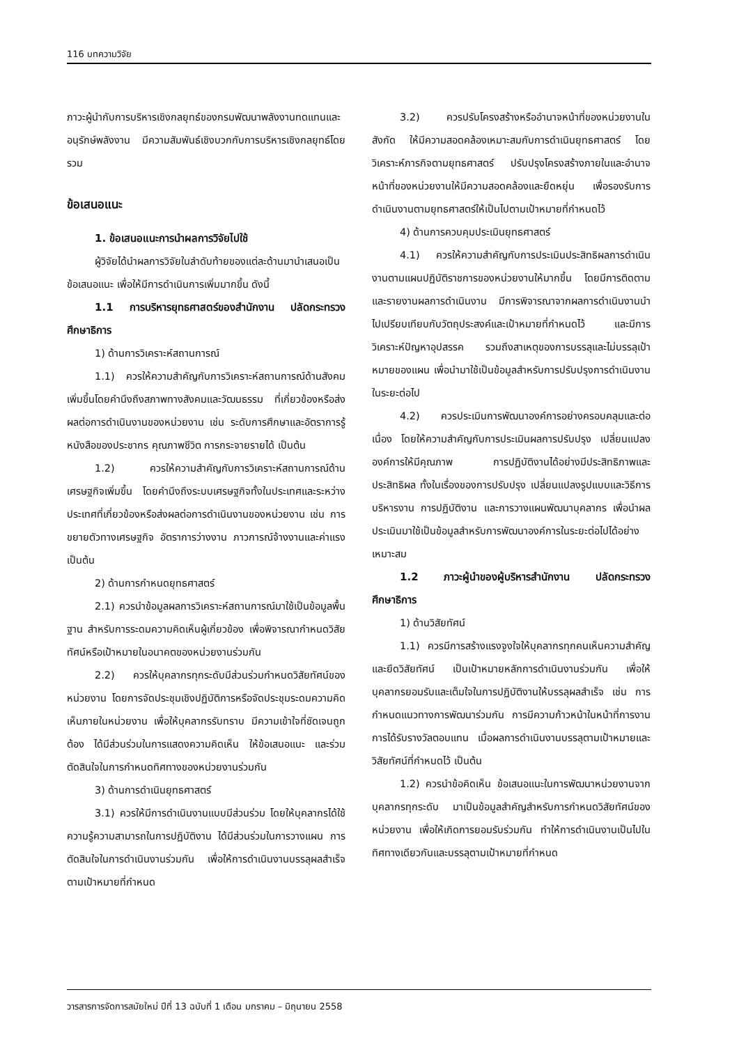116 บทความวิจัย
ภาวะผู้นำกับการบริหารเชิงกลยุทธ์ของกรมพัฒนาพลังงานทดแทนและอนุรักษ์พลังงาน มีความสัมพันธ์เชิงบวกกับการบริหารเชิงกลยุทธ์โดยรวม
ข้อเสนอแนะ
1. ข้อเสนอแนะการนำผลการวิจัยไปใช้
ผู้วิจัยได้นำผลการวิจัยในลำดับท้ายของแต่ละด้านมานำเสนอเป็นข้อเสนอแนะ เพื่อให้มีการดำเนินการเพิ่มมากขึ้น ดังนี้
1.1 การบริหารยุทธศาสตร์ของสำนักงาน ปลัดกระทรวงศึกษาธิการ
1) ด้านการวิเคราะห์สถานการณ์
1.1) ควรให้ความสำคัญกับการวิเคราะห์สถานการณ์ด้านสังคมเพิ่มขึ้นโดยคำนึงถึงสภาพทางสังคมและวัฒนธรรม ที่เกี่ยวข้องหรือส่งผลต่อการดำเนินงานของหน่วยงาน เช่น ระดับการศึกษาและอัตราการรู้หนังสือของประชากร คุณภาพชีวิต การกระจายรายได้ เป็นต้น
1.2) ควรให้ความสำคัญกับการวิเคราะห์สถานการณ์ด้านเศรษฐกิจเพิ่มขึ้น โดยคำนึงถึงระบบเศรษฐกิจทั้งในประเทศและระหว่างประเทศที่เกี่ยวข้องหรือส่งผลต่อการดำเนินงานของหน่วยงาน เช่น การขยายตัวทางเศรษฐกิจ อัตราการว่างงาน ภาวการณ์จ้างงานและค่าแรง เป็นต้น
2) ด้านการกำหนดยุทธศาสตร์
2.1) ควรนำข้อมูลผลการวิเคราะห์สถานการณ์มาใช้เป็นข้อมูลพื้นฐาน สำหรับการระดมความคิดเห็นผู้เกี่ยวข้อง เพื่อพิจารณากำหนดวิสัยทัศน์หรือเป้าหมายในอนาคตของหน่วยงานร่วมกัน
2.2) ควรให้บุคลากรทุกระดับมีส่วนร่วมกำหนดวิสัยทัศน์ของหน่วยงาน โดยการจัดประชุมเชิงปฏิบัติการหรือจัดประชุมระดมความคิดเห็นภายในหน่วยงาน เพื่อให้บุคลากรรับทราบ มีความเข้าใจที่ชัดเจนถูกต้อง ได้มีส่วนร่วมในการแสดงความคิดเห็น ให้ข้อเสนอแนะ และร่วมตัดสินใจในการกำหนดทิศทางของหน่วยงานร่วมกัน
3) ด้านการดำเนินยุทธศาสตร์
3.1) ควรให้มีการดำเนินงานแบบมีส่วนร่วม โดยให้บุคลากรได้ใช้ความรู้ความสามารถในการปฏิบัติงาน ได้มีส่วนร่วมในการวางแผน การตัดสินใจในการดำเนินงานร่วมกัน เพื่อให้การดำเนินงานบรรลุผลสำเร็จตามเป้าหมายที่กำหนด
3.2) ควรปรับโครงสร้างหรืออำนาจหน้าที่ของหน่วยงานในสังกัด ให้มีความสอดคล้องเหมาะสมกับการดำเนินยุทธศาสตร์ โดยวิเคราะห์ภารกิจตามยุทธศาสตร์ ปรับปรุงโครงสร้างภายในและอำนาจหน้าที่ของหน่วยงานให้มีความสอดคล้องและยืดหยุ่น เพื่อรองรับการดำเนินงานตามยุทธศาสตร์ให้เป็นไปตามเป้าหมายที่กำหนดไว้
4) ด้านการควบคุมประเมินยุทธศาสตร์
4.1) ควรให้ความสำคัญกับการประเมินประสิทธิผลการดำเนินงานตามแผนปฏิบัติราชการของหน่วยงานให้มากขึ้น โดยมีการติดตามและรายงานผลการดำเนินงาน มีการพิจารณาจากผลการดำเนินงานนำไปเปรียบเทียบกับวัตถุประสงค์และเป้าหมายที่กำหนดไว้ และมีการวิเคราะห์ปัญหาอุปสรรค รวมถึงสาเหตุของการบรรลุและไม่บรรลุเป้าหมายของแผน เพื่อนำมาใช้เป็นข้อมูลสำหรับการปรับปรุงการดำเนินงานในระยะต่อไป
4.2) ควรประเมินการพัฒนาองค์การอย่างครอบคลุมและต่อเนื่อง โดยให้ความสำคัญกับการประเมินผลการปรับปรุง เปลี่ยนแปลงองค์การให้มีคุณภาพ การปฏิบัติงานได้อย่างมีประสิทธิภาพและประสิทธิผล ทั้งในเรื่องของการปรับปรุง เปลี่ยนแปลงรูปแบบและวิธีการบริหารงาน การปฏิบัติงาน และการวางแผนพัฒนาบุคลากร เพื่อนำผลประเมินมาใช้เป็นข้อมูลสำหรับการพัฒนาองค์การในระยะต่อไปได้อย่างเหมาะสม
1.2 ภาวะผู้นำของผู้บริหารสำนักงาน ปลัดกระทรวงศึกษาธิการ
1) ด้านวิสัยทัศน์
1.1) ควรมีการสร้างแรงจูงใจให้บุคลากรทุกคนเห็นความสำคัญและยึดวิสัยทัศน์ เป็นเป้าหมายหลักการดำเนินงานร่วมกัน เพื่อให้บุคลากรยอมรับและเต็มใจในการปฏิบัติงานให้บรรลุผลสำเร็จ เช่น การกำหนดแนวทางการพัฒนาร่วมกัน การมีความก้าวหน้าในหน้าที่การงาน การได้รับรางวัลตอบแทน เมื่อผลการดำเนินงานบรรลุตามเป้าหมายและวิสัยทัศน์ที่กำหนดไว้ เป็นต้น
1.2) ควรนำข้อคิดเห็น ข้อเสนอแนะในการพัฒนาหน่วยงานจากบุคลากรทุกระดับ มาเป็นข้อมูลสำคัญสำหรับการกำหนดวิสัยทัศน์ของหน่วยงาน เพื่อให้เกิดการยอมรับร่วมกัน ทำให้การดำเนินงานเป็นไปในทิศทางเดียวกันและบรรลุตามเป้าหมายที่กำหนด
วารสารการจัดการสมัยใหม่ ปีที่ 13 ฉบับที่ 1 เดือน มกราคม – มิถุนายน 2558